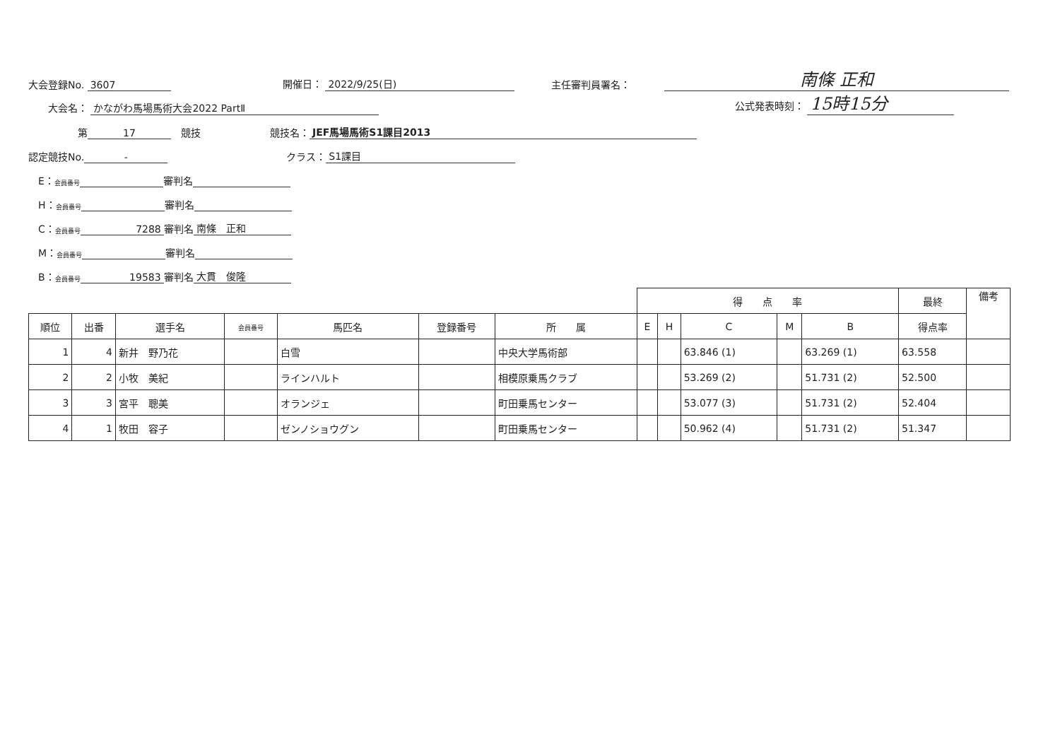大会登録No. 3607 開催日： 2022/9/25(日) 主任審判員署名： 南條 正和
　　大会名： かながわ馬場馬術大会2022 PartⅡ 公式発表時刻： 15時15分
　　　　　第 17　競技　　　　　　　競技名： JEF馬場馬術S1課目2013
認定競技No. -　　　　　　　　　　　　クラス： S1課目
　E： 会員番号 審判名
　H： 会員番号 審判名
　C： 会員番号 7288 審判名 南條　正和
　M： 会員番号 審判名
　B： 会員番号 19583 審判名 大貫　俊隆
| | | | | | | | 得 点 率 | | | | | 最終 | 備考 |
| --- | --- | --- | --- | --- | --- | --- | --- | --- | --- | --- | --- | --- | --- |
| 順位 | 出番 | 選手名 | 会員番号 | 馬匹名 | 登録番号 | 所 属 | E | H | C | M | B | 得点率 | |
| 1 | 4 | 新井 野乃花 | | 白雪 | | 中央大学馬術部 | | | 63.846 (1) | | 63.269 (1) | 63.558 | |
| 2 | 2 | 小牧 美紀 | | ラインハルト | | 相模原乗馬クラブ | | | 53.269 (2) | | 51.731 (2) | 52.500 | |
| 3 | 3 | 宮平 聰美 | | オランジェ | | 町田乗馬センター | | | 53.077 (3) | | 51.731 (2) | 52.404 | |
| 4 | 1 | 牧田 容子 | | ゼンノショウグン | | 町田乗馬センター | | | 50.962 (4) | | 51.731 (2) | 51.347 | |